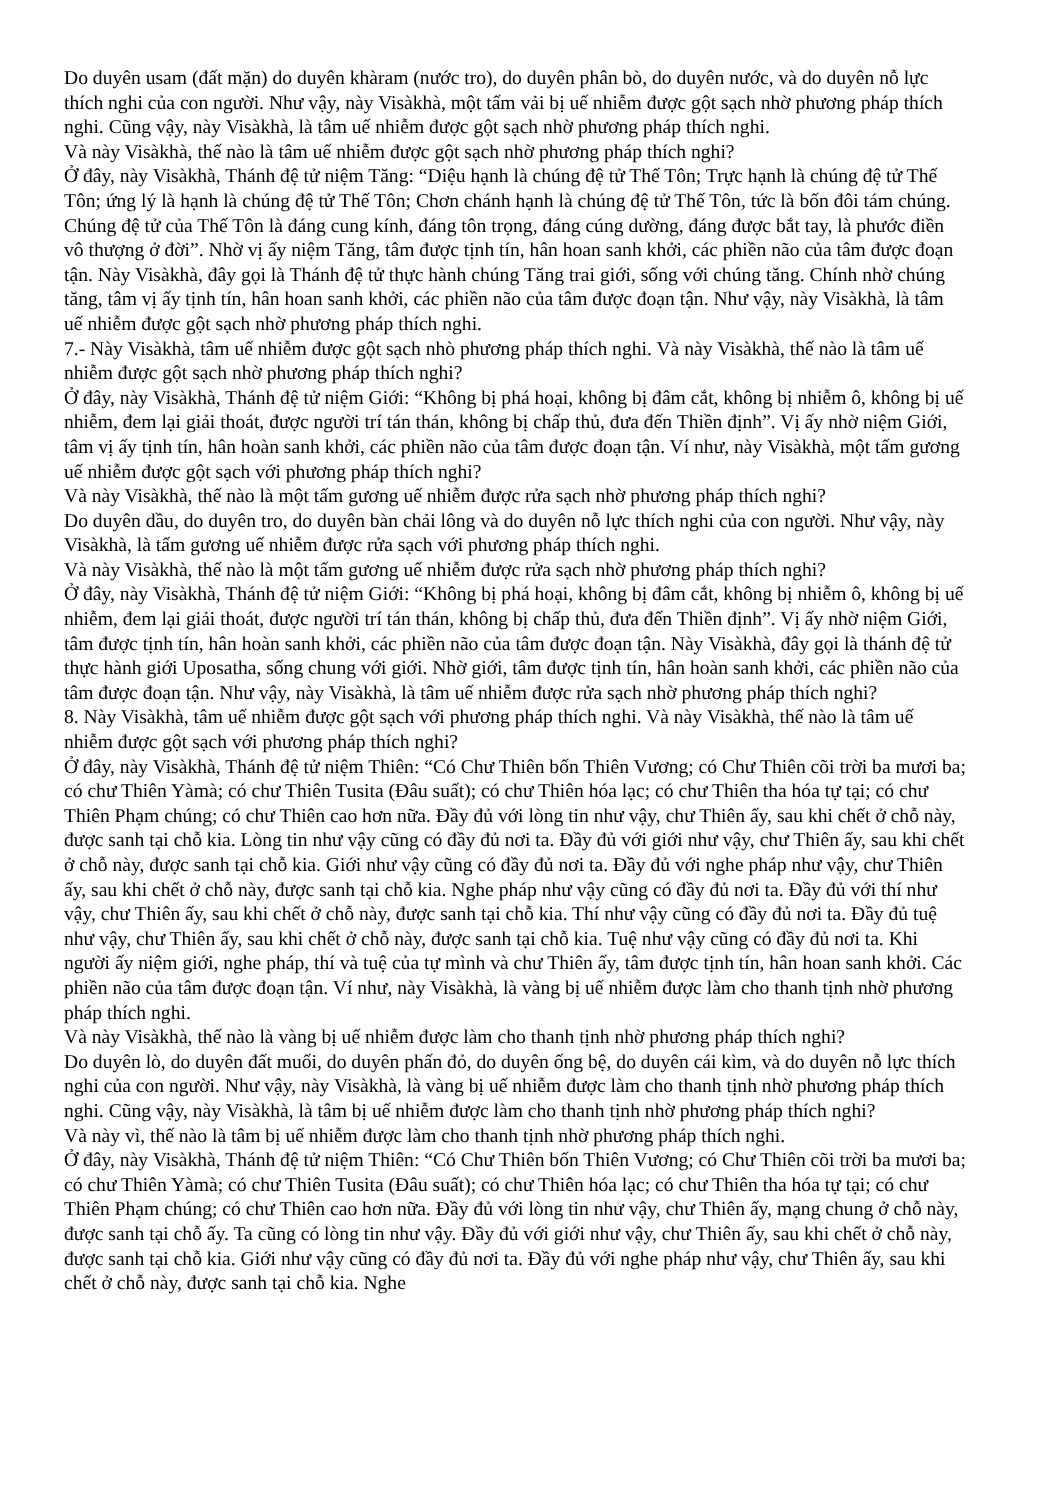Do duyên usam (đất mặn) do duyên khàram (nước tro), do duyên phân bò, do duyên nước, và do duyên nỗ lực thích nghi của con người. Như vậy, này Visàkhà, một tấm vải bị uế nhiễm được gột sạch nhờ phương pháp thích nghi. Cũng vậy, này Visàkhà, là tâm uế nhiễm được gột sạch nhờ phương pháp thích nghi.
Và này Visàkhà, thế nào là tâm uế nhiễm được gột sạch nhờ phương pháp thích nghi?
Ở đây, này Visàkhà, Thánh đệ tử niệm Tăng: “Diệu hạnh là chúng đệ tử Thế Tôn; Trực hạnh là chúng đệ tử Thế Tôn; ứng lý là hạnh là chúng đệ tử Thế Tôn; Chơn chánh hạnh là chúng đệ tử Thế Tôn, tức là bốn đôi tám chúng. Chúng đệ tử của Thế Tôn là đáng cung kính, đáng tôn trọng, đáng cúng dường, đáng được bắt tay, là phước điền vô thượng ở đời”. Nhờ vị ấy niệm Tăng, tâm được tịnh tín, hân hoan sanh khởi, các phiền não của tâm được đoạn tận. Này Visàkhà, đây gọi là Thánh đệ tử thực hành chúng Tăng trai giới, sống với chúng tăng. Chính nhờ chúng tăng, tâm vị ấy tịnh tín, hân hoan sanh khởi, các phiền não của tâm được đoạn tận. Như vậy, này Visàkhà, là tâm uế nhiễm được gột sạch nhờ phương pháp thích nghi.
7.- Này Visàkhà, tâm uế nhiễm được gột sạch nhò phương pháp thích nghi. Và này Visàkhà, thế nào là tâm uế nhiễm được gột sạch nhờ phương pháp thích nghi?
Ở đây, này Visàkhà, Thánh đệ tử niệm Giới: “Không bị phá hoại, không bị đâm cắt, không bị nhiễm ô, không bị uế nhiễm, đem lại giải thoát, được người trí tán thán, không bị chấp thủ, đưa đến Thiền định”. Vị ấy nhờ niệm Giới, tâm vị ấy tịnh tín, hân hoàn sanh khởi, các phiền não của tâm được đoạn tận. Ví như, này Visàkhà, một tấm gương uế nhiễm được gột sạch với phương pháp thích nghi?
Và này Visàkhà, thế nào là một tấm gương uế nhiễm được rửa sạch nhờ phương pháp thích nghi?
Do duyên dầu, do duyên tro, do duyên bàn chải lông và do duyên nỗ lực thích nghi của con người. Như vậy, này Visàkhà, là tấm gương uế nhiễm được rửa sạch với phương pháp thích nghi.
Và này Visàkhà, thế nào là một tấm gương uế nhiễm được rửa sạch nhờ phương pháp thích nghi?
Ở đây, này Visàkhà, Thánh đệ tử niệm Giới: “Không bị phá hoại, không bị đâm cắt, không bị nhiễm ô, không bị uế nhiễm, đem lại giải thoát, được người trí tán thán, không bị chấp thủ, đưa đến Thiền định”. Vị ấy nhờ niệm Giới, tâm được tịnh tín, hân hoàn sanh khởi, các phiền não của tâm được đoạn tận. Này Visàkhà, đây gọi là thánh đệ tử thực hành giới Uposatha, sống chung với giới. Nhờ giới, tâm được tịnh tín, hân hoàn sanh khởi, các phiền não của tâm được đoạn tận. Như vậy, này Visàkhà, là tâm uế nhiễm được rửa sạch nhờ phương pháp thích nghi?
8. Này Visàkhà, tâm uế nhiễm được gột sạch với phương pháp thích nghi. Và này Visàkhà, thế nào là tâm uế nhiễm được gột sạch với phương pháp thích nghi?
Ở đây, này Visàkhà, Thánh đệ tử niệm Thiên: “Có Chư Thiên bốn Thiên Vương; có Chư Thiên cõi trời ba mươi ba; có chư Thiên Yàmà; có chư Thiên Tusita (Đâu suất); có chư Thiên hóa lạc; có chư Thiên tha hóa tự tại; có chư Thiên Phạm chúng; có chư Thiên cao hơn nữa. Đầy đủ với lòng tin như vậy, chư Thiên ấy, sau khi chết ở chỗ này, được sanh tại chỗ kia. Lòng tin như vậy cũng có đầy đủ nơi ta. Đầy đủ với giới như vậy, chư Thiên ấy, sau khi chết ở chỗ này, được sanh tại chỗ kia. Giới như vậy cũng có đầy đủ nơi ta. Đầy đủ với nghe pháp như vậy, chư Thiên ấy, sau khi chết ở chỗ này, được sanh tại chỗ kia. Nghe pháp như vậy cũng có đầy đủ nơi ta. Đầy đủ với thí như vậy, chư Thiên ấy, sau khi chết ở chỗ này, được sanh tại chỗ kia. Thí như vậy cũng có đầy đủ nơi ta. Đầy đủ tuệ như vậy, chư Thiên ấy, sau khi chết ở chỗ này, được sanh tại chỗ kia. Tuệ như vậy cũng có đầy đủ nơi ta. Khi người ấy niệm giới, nghe pháp, thí và tuệ của tự mình và chư Thiên ấy, tâm được tịnh tín, hân hoan sanh khởi. Các phiền não của tâm được đoạn tận. Ví như, này Visàkhà, là vàng bị uế nhiễm được làm cho thanh tịnh nhờ phương pháp thích nghi.
Và này Visàkhà, thế nào là vàng bị uế nhiễm được làm cho thanh tịnh nhờ phương pháp thích nghi?
Do duyên lò, do duyên đất muối, do duyên phấn đỏ, do duyên ống bệ, do duyên cái kìm, và do duyên nỗ lực thích nghi của con người. Như vậy, này Visàkhà, là vàng bị uế nhiễm được làm cho thanh tịnh nhờ phương pháp thích nghi. Cũng vậy, này Visàkhà, là tâm bị uế nhiễm được làm cho thanh tịnh nhờ phương pháp thích nghi?
Và này vì, thế nào là tâm bị uế nhiễm được làm cho thanh tịnh nhờ phương pháp thích nghi.
Ở đây, này Visàkhà, Thánh đệ tử niệm Thiên: “Có Chư Thiên bốn Thiên Vương; có Chư Thiên cõi trời ba mươi ba; có chư Thiên Yàmà; có chư Thiên Tusita (Đâu suất); có chư Thiên hóa lạc; có chư Thiên tha hóa tự tại; có chư Thiên Phạm chúng; có chư Thiên cao hơn nữa. Đầy đủ với lòng tin như vậy, chư Thiên ấy, mạng chung ở chỗ này, được sanh tại chỗ ấy. Ta cũng có lòng tin như vậy. Đầy đủ với giới như vậy, chư Thiên ấy, sau khi chết ở chỗ này, được sanh tại chỗ kia. Giới như vậy cũng có đầy đủ nơi ta. Đầy đủ với nghe pháp như vậy, chư Thiên ấy, sau khi chết ở chỗ này, được sanh tại chỗ kia. Nghe